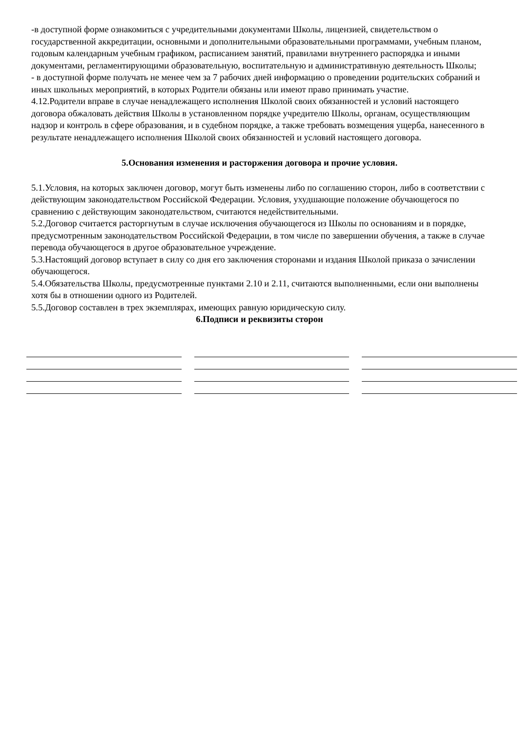-в доступной форме ознакомиться с учредительными документами Школы, лицензией, свидетельством о государственной аккредитации, основными и дополнительными образовательными программами, учебным планом, годовым календарным учебным графиком, расписанием занятий, правилами внутреннего распорядка и иными документами, регламентирующими образовательную, воспитательную и административную деятельность Школы;
- в доступной форме получать не менее чем за 7 рабочих дней информацию о проведении родительских собраний и иных школьных мероприятий, в которых Родители обязаны или имеют право принимать участие.
4.12.Родители вправе в случае ненадлежащего исполнения Школой своих обязанностей и условий настоящего договора обжаловать действия Школы в установленном порядке учредителю Школы, органам, осуществляющим надзор и контроль в сфере образования, и в судебном порядке, а также требовать возмещения ущерба, нанесенного в результате ненадлежащего исполнения Школой своих обязанностей и условий настоящего договора.
5.Основания изменения и расторжения договора и прочие условия.
5.1.Условия, на которых заключен договор, могут быть изменены либо по соглашению сторон, либо в соответствии с действующим законодательством Российской Федерации. Условия, ухудшающие положение обучающегося по сравнению с действующим законодательством, считаются недействительными.
5.2.Договор считается расторгнутым в случае исключения обучающегося из Школы по основаниям и в порядке, предусмотренным законодательством Российской Федерации, в том числе по завершении обучения, а также в случае перевода обучающегося в другое образовательное учреждение.
5.3.Настоящий договор вступает в силу со дня его заключения сторонами и издания Школой приказа о зачислении обучающегося.
5.4.Обязательства Школы, предусмотренные пунктами 2.10 и 2.11, считаются выполненными, если они выполнены хотя бы в отношении одного из Родителей.
5.5.Договор составлен в трех экземплярах, имеющих равную юридическую силу.
6.Подписи и реквизиты сторон